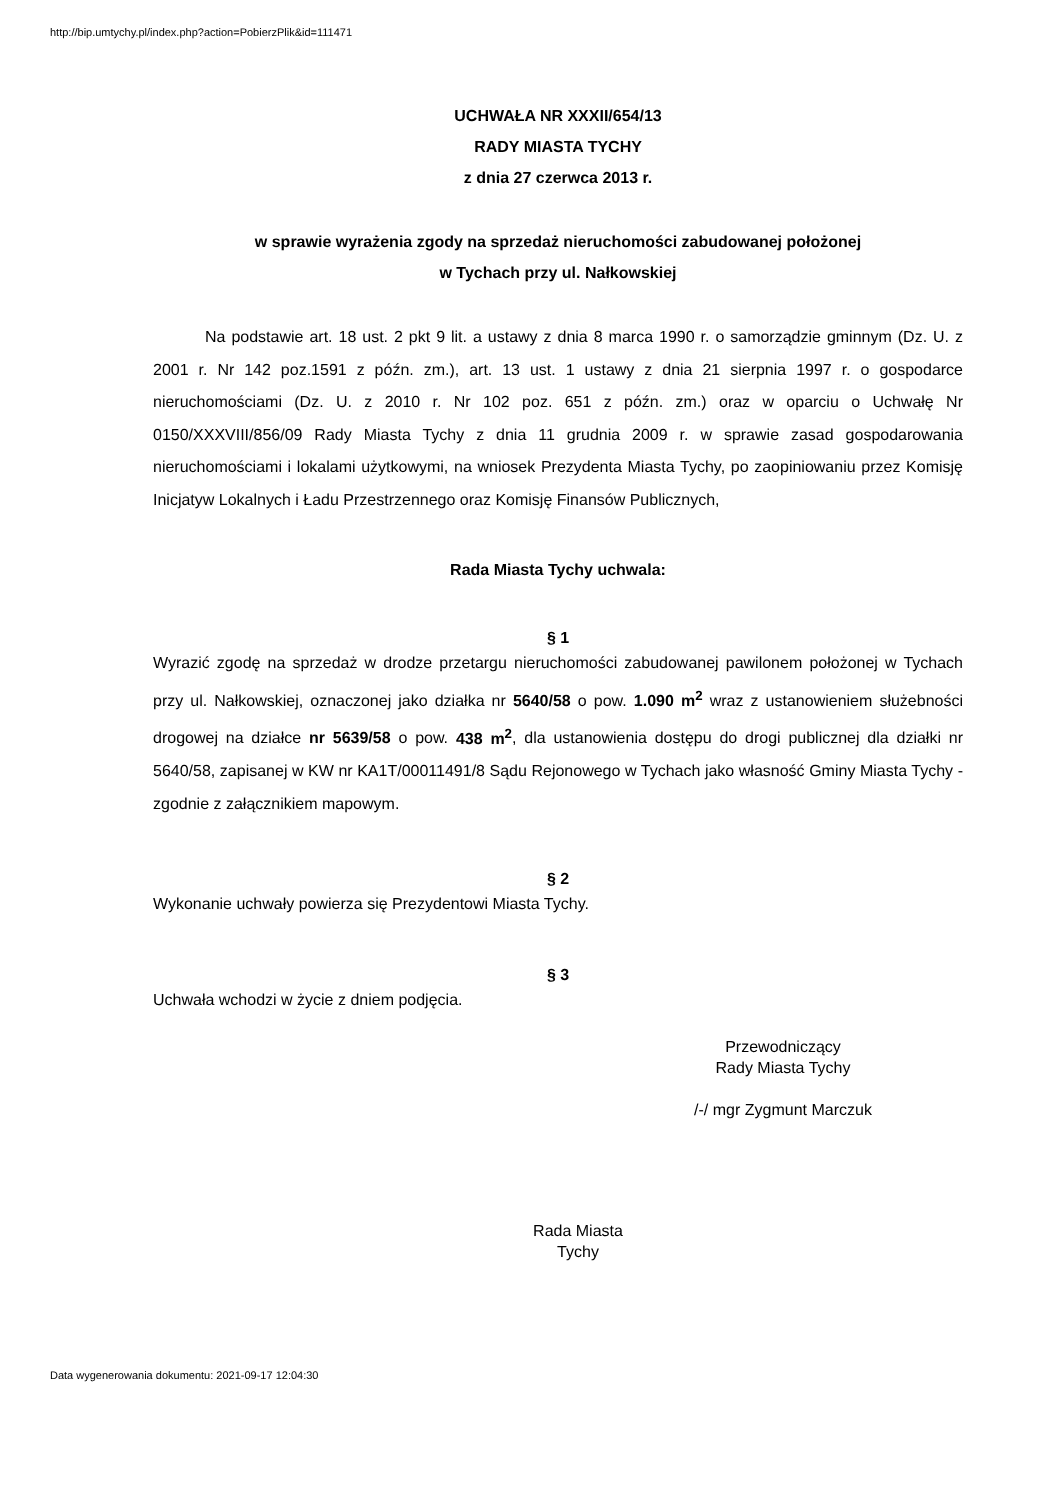http://bip.umtychy.pl/index.php?action=PobierzPlik&id=111471
UCHWAŁA NR XXXII/654/13
RADY MIASTA TYCHY
z dnia 27 czerwca 2013 r.
w sprawie wyrażenia zgody na sprzedaż nieruchomości zabudowanej położonej
w Tychach przy ul. Nałkowskiej
Na podstawie art. 18 ust. 2 pkt 9 lit. a ustawy z dnia 8 marca 1990 r. o samorządzie gminnym (Dz. U. z 2001 r. Nr 142 poz.1591 z późn. zm.), art. 13 ust. 1 ustawy z dnia 21 sierpnia 1997 r. o gospodarce nieruchomościami (Dz. U. z 2010 r. Nr 102 poz. 651 z późn. zm.) oraz w oparciu o Uchwałę Nr 0150/XXXVIII/856/09 Rady Miasta Tychy z dnia 11 grudnia 2009 r. w sprawie zasad gospodarowania nieruchomościami i lokalami użytkowymi, na wniosek Prezydenta Miasta Tychy, po zaopiniowaniu przez Komisję Inicjatyw Lokalnych i Ładu Przestrzennego oraz Komisję Finansów Publicznych,
Rada Miasta Tychy uchwala:
§ 1
Wyrazić zgodę na sprzedaż w drodze przetargu nieruchomości zabudowanej pawilonem położonej w Tychach przy ul. Nałkowskiej, oznaczonej jako działka nr 5640/58 o pow. 1.090 m<sup>2</sup> wraz z ustanowieniem służebności drogowej na działce nr 5639/58 o pow. 438 m<sup>2</sup>, dla ustanowienia dostępu do drogi publicznej dla działki nr 5640/58, zapisanej w KW nr KA1T/00011491/8 Sądu Rejonowego w Tychach jako własność Gminy Miasta Tychy - zgodnie z załącznikiem mapowym.
§ 2
Wykonanie uchwały powierza się Prezydentowi Miasta Tychy.
§ 3
Uchwała wchodzi w życie z dniem podjęcia.
Przewodniczący
Rady Miasta Tychy
/-/ mgr Zygmunt Marczuk
Rada Miasta
Tychy
Data wygenerowania dokumentu: 2021-09-17 12:04:30